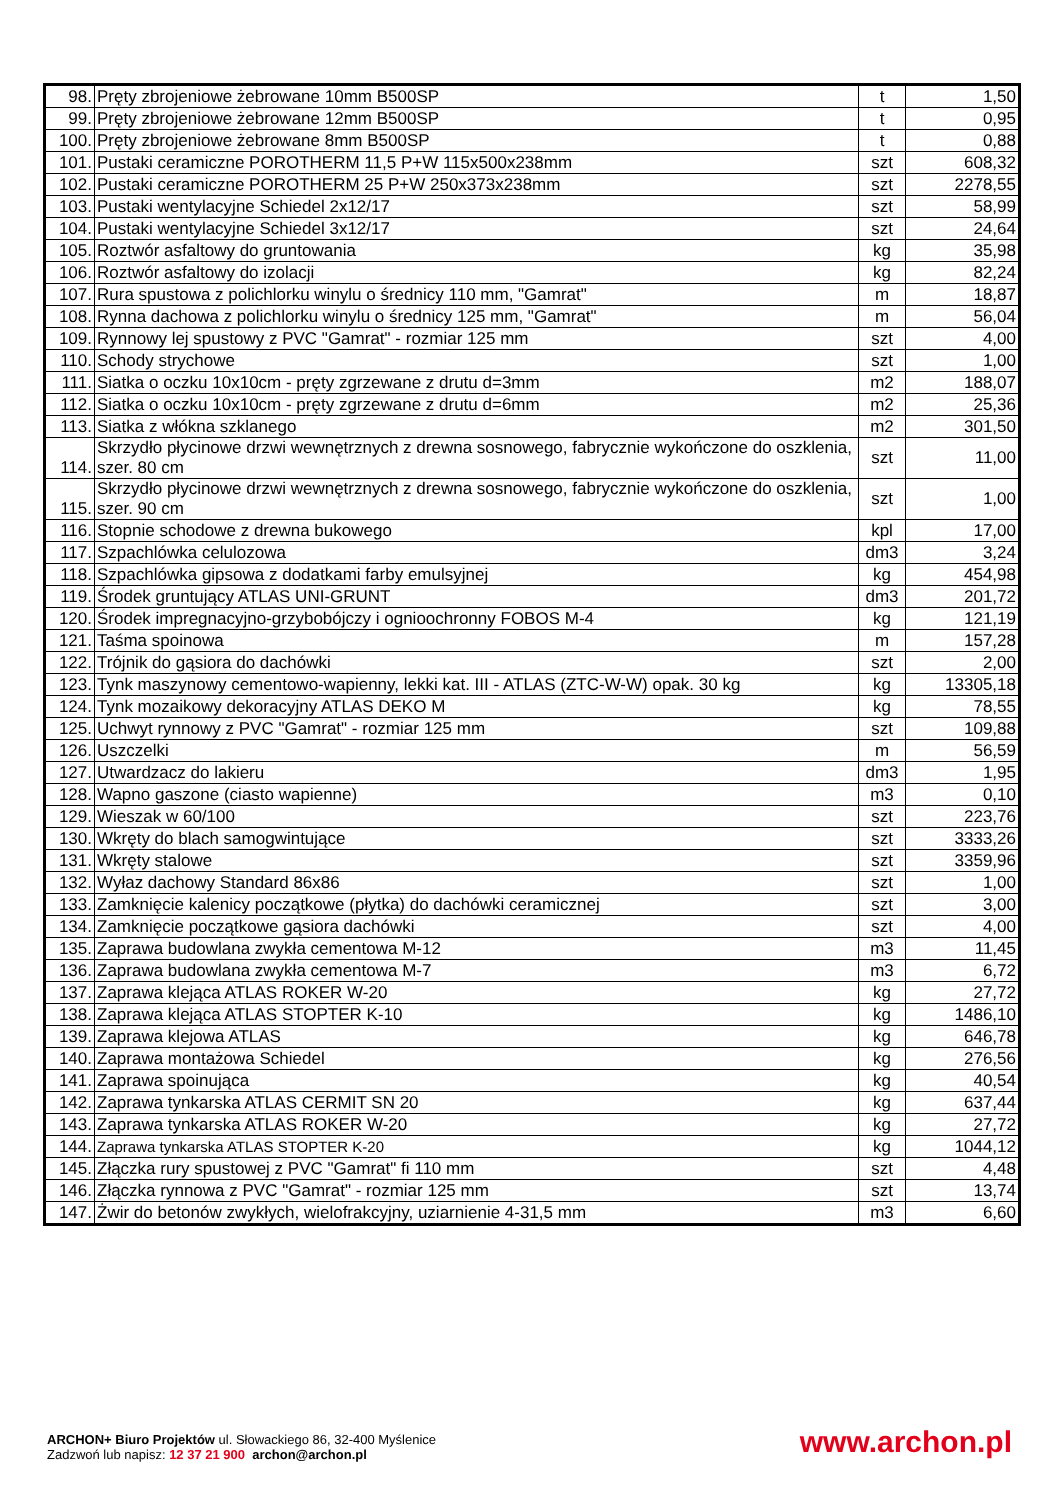| 98. | Pręty zbrojeniowe żebrowane 10mm B500SP | t | 1,50 |
| 99. | Pręty zbrojeniowe żebrowane 12mm B500SP | t | 0,95 |
| 100. | Pręty zbrojeniowe żebrowane 8mm B500SP | t | 0,88 |
| 101. | Pustaki ceramiczne POROTHERM 11,5 P+W 115x500x238mm | szt | 608,32 |
| 102. | Pustaki ceramiczne POROTHERM 25 P+W 250x373x238mm | szt | 2278,55 |
| 103. | Pustaki wentylacyjne Schiedel 2x12/17 | szt | 58,99 |
| 104. | Pustaki wentylacyjne Schiedel 3x12/17 | szt | 24,64 |
| 105. | Roztwór asfaltowy do gruntowania | kg | 35,98 |
| 106. | Roztwór asfaltowy do izolacji | kg | 82,24 |
| 107. | Rura spustowa z polichlorku winylu o średnicy 110 mm, "Gamrat" | m | 18,87 |
| 108. | Rynna dachowa z polichlorku winylu o średnicy 125 mm, "Gamrat" | m | 56,04 |
| 109. | Rynnowy lej spustowy z PVC "Gamrat" - rozmiar 125 mm | szt | 4,00 |
| 110. | Schody strychowe | szt | 1,00 |
| 111. | Siatka o oczku 10x10cm - pręty zgrzewane z drutu d=3mm | m2 | 188,07 |
| 112. | Siatka o oczku 10x10cm - pręty zgrzewane z drutu d=6mm | m2 | 25,36 |
| 113. | Siatka z włókna szklanego | m2 | 301,50 |
| 114. | Skrzydło płycinowe drzwi wewnętrznych z drewna sosnowego, fabrycznie wykończone do oszklenia, szer. 80 cm | szt | 11,00 |
| 115. | Skrzydło płycinowe drzwi wewnętrznych z drewna sosnowego, fabrycznie wykończone do oszklenia, szer. 90 cm | szt | 1,00 |
| 116. | Stopnie schodowe z drewna bukowego | kpl | 17,00 |
| 117. | Szpachlówka celulozowa | dm3 | 3,24 |
| 118. | Szpachlówka gipsowa z dodatkami farby emulsyjnej | kg | 454,98 |
| 119. | Środek gruntujący ATLAS UNI-GRUNT | dm3 | 201,72 |
| 120. | Środek impregnacyjno-grzybobójczy i ognioochronny FOBOS M-4 | kg | 121,19 |
| 121. | Taśma spoinowa | m | 157,28 |
| 122. | Trójnik do gąsiora do dachówki | szt | 2,00 |
| 123. | Tynk maszynowy cementowo-wapienny, lekki kat. III - ATLAS (ZTC-W-W) opak. 30 kg | kg | 13305,18 |
| 124. | Tynk mozaikowy dekoracyjny ATLAS DEKO M | kg | 78,55 |
| 125. | Uchwyt rynnowy z PVC "Gamrat" - rozmiar 125 mm | szt | 109,88 |
| 126. | Uszczelki | m | 56,59 |
| 127. | Utwardzacz do lakieru | dm3 | 1,95 |
| 128. | Wapno gaszone (ciasto wapienne) | m3 | 0,10 |
| 129. | Wieszak w 60/100 | szt | 223,76 |
| 130. | Wkręty do blach samogwintujące | szt | 3333,26 |
| 131. | Wkręty stalowe | szt | 3359,96 |
| 132. | Wyłaz dachowy Standard 86x86 | szt | 1,00 |
| 133. | Zamknięcie kalenicy początkowe (płytka) do dachówki ceramicznej | szt | 3,00 |
| 134. | Zamknięcie początkowe gąsiora dachówki | szt | 4,00 |
| 135. | Zaprawa budowlana zwykła cementowa M-12 | m3 | 11,45 |
| 136. | Zaprawa budowlana zwykła cementowa M-7 | m3 | 6,72 |
| 137. | Zaprawa klejąca ATLAS ROKER W-20 | kg | 27,72 |
| 138. | Zaprawa klejąca ATLAS STOPTER K-10 | kg | 1486,10 |
| 139. | Zaprawa klejowa ATLAS | kg | 646,78 |
| 140. | Zaprawa montażowa Schiedel | kg | 276,56 |
| 141. | Zaprawa spoinująca | kg | 40,54 |
| 142. | Zaprawa tynkarska ATLAS CERMIT SN 20 | kg | 637,44 |
| 143. | Zaprawa tynkarska ATLAS ROKER W-20 | kg | 27,72 |
| 144. | Zaprawa tynkarska ATLAS STOPTER K-20 | kg | 1044,12 |
| 145. | Złączka rury spustowej z PVC "Gamrat" fi 110 mm | szt | 4,48 |
| 146. | Złączka rynnowa z PVC "Gamrat" - rozmiar 125 mm | szt | 13,74 |
| 147. | Żwir do betonów zwykłych, wielofrakcyjny, uziarnienie 4-31,5 mm | m3 | 6,60 |
ARCHON+ Biuro Projektów ul. Słowackiego 86, 32-400 Myślenice
Zadzwoń lub napisz: 12 37 21 900 archon@archon.pl
www.archon.pl